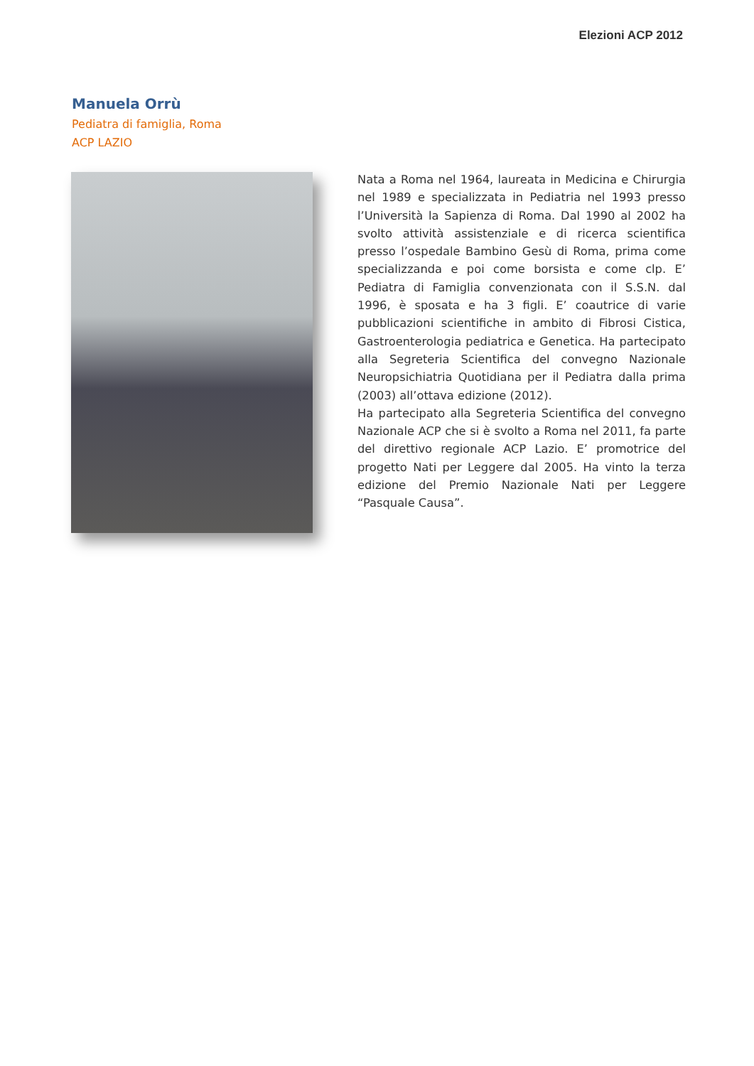Elezioni ACP 2012
Manuela Orrù
Pediatra di famiglia, Roma
ACP LAZIO
Nata a Roma nel 1964, laureata in Medicina e Chirurgia nel 1989 e specializzata in Pediatria nel 1993 presso l’Università la Sapienza di Roma. Dal 1990 al 2002 ha svolto attività assistenziale e di ricerca scientifica presso l’ospedale Bambino Gesù di Roma, prima come specializzanda e poi come borsista e come clp. E’ Pediatra di Famiglia convenzionata con il S.S.N. dal 1996, è sposata e ha 3 figli. E’ coautrice di varie pubblicazioni scientifiche in ambito di Fibrosi Cistica, Gastroenterologia pediatrica e Genetica. Ha partecipato alla Segreteria Scientifica del convegno Nazionale Neuropsichiatria Quotidiana per il Pediatra dalla prima (2003) all’ottava edizione (2012).
Ha partecipato alla Segreteria Scientifica del convegno Nazionale ACP che si è svolto a Roma nel 2011, fa parte del direttivo regionale ACP Lazio. E’ promotrice del progetto Nati per Leggere dal 2005. Ha vinto la terza edizione del Premio Nazionale Nati per Leggere “Pasquale Causa”.